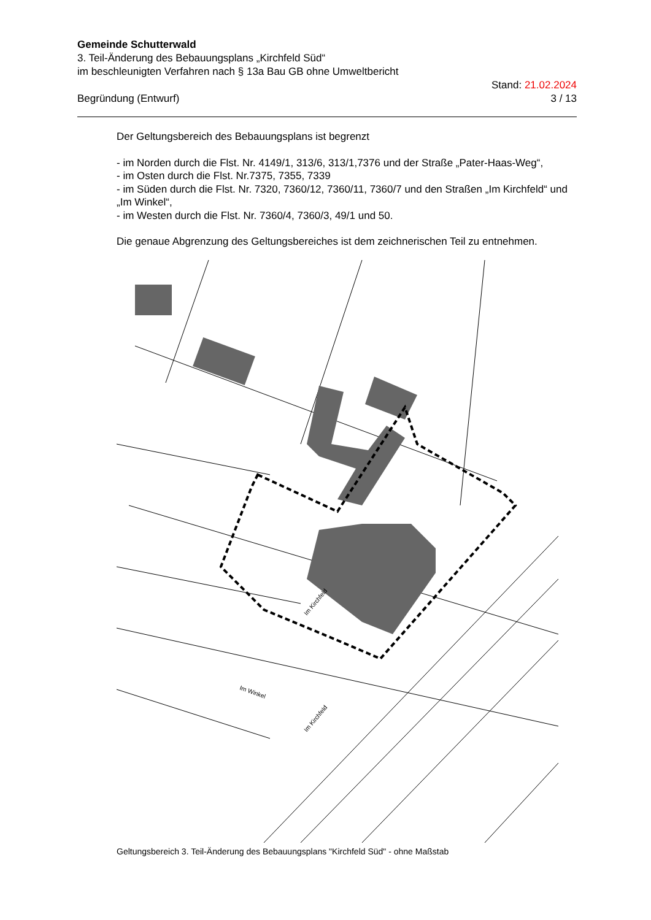Gemeinde Schutterwald
3. Teil-Änderung des Bebauungsplans „Kirchfeld Süd“
im beschleunigten Verfahren nach § 13a Bau GB ohne Umweltbericht
Begründung (Entwurf) Stand: 21.02.2024
3 / 13
Der Geltungsbereich des Bebauungsplans ist begrenzt
- im Norden durch die Flst. Nr. 4149/1, 313/6, 313/1,7376 und der Straße „Pater-Haas-Weg“,
- im Osten durch die Flst. Nr.7375, 7355, 7339
- im Süden durch die Flst. Nr. 7320, 7360/12, 7360/11, 7360/7 und den Straßen „Im Kirchfeld“ und „Im Winkel“,
- im Westen durch die Flst. Nr. 7360/4, 7360/3, 49/1 und 50.
Die genaue Abgrenzung des Geltungsbereiches ist dem zeichnerischen Teil zu entnehmen.
Im Kirchfeld
Im Kirchfeld
Im Winkel
Geltungsbereich 3. Teil-Änderung des Bebauungsplans "Kirchfeld Süd" - ohne Maßstab